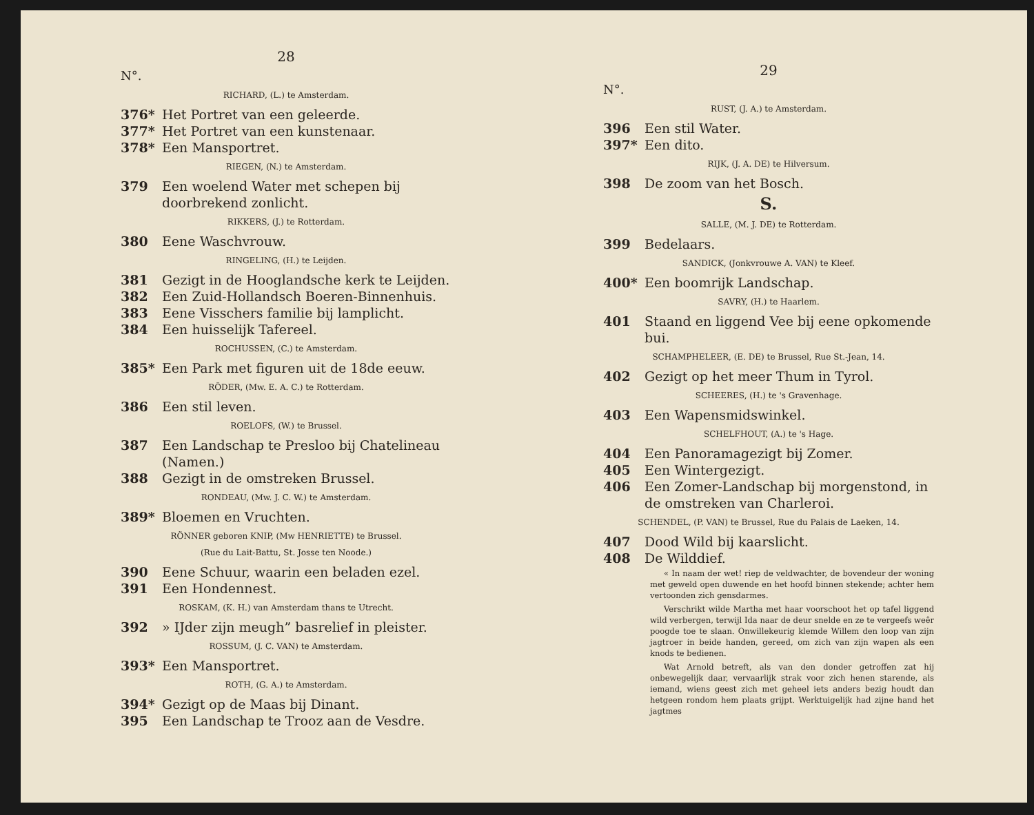28
N°.
RICHARD, (L.) te Amsterdam.
376* Het Portret van een geleerde.
377* Het Portret van een kunstenaar.
378* Een Mansportret.
RIEGEN, (N.) te Amsterdam.
379 Een woelend Water met schepen bij doorbrekend zonlicht.
RIKKERS, (J.) te Rotterdam.
380 Eene Waschvrouw.
RINGELING, (H.) te Leijden.
381 Gezigt in de Hooglandsche kerk te Leijden.
382 Een Zuid-Hollandsch Boeren-Binnenhuis.
383 Eene Visschers familie bij lamplicht.
384 Een huisselijk Tafereel.
ROCHUSSEN, (C.) te Amsterdam.
385* Een Park met figuren uit de 18de eeuw.
RÖDER, (Mw. E. A. C.) te Rotterdam.
386 Een stil leven.
ROELOFS, (W.) te Brussel.
387 Een Landschap te Presloo bij Chatelineau (Namen.)
388 Gezigt in de omstreken Brussel.
RONDEAU, (Mw. J. C. W.) te Amsterdam.
389* Bloemen en Vruchten.
RÖNNER geboren KNIP, (Mw HENRIETTE) te Brussel.
(Rue du Lait-Battu, St. Josse ten Noode.)
390 Eene Schuur, waarin een beladen ezel.
391 Een Hondennest.
ROSKAM, (K. H.) van Amsterdam thans te Utrecht.
392 » IJder zijn meugh” basrelief in pleister.
ROSSUM, (J. C. VAN) te Amsterdam.
393* Een Mansportret.
ROTH, (G. A.) te Amsterdam.
394* Gezigt op de Maas bij Dinant.
395 Een Landschap te Trooz aan de Vesdre.
29
N°.
RUST, (J. A.) te Amsterdam.
396 Een stil Water.
397* Een dito.
RIJK, (J. A. DE) te Hilversum.
398 De zoom van het Bosch.
S.
SALLE, (M. J. DE) te Rotterdam.
399 Bedelaars.
SANDICK, (Jonkvrouwe A. VAN) te Kleef.
400* Een boomrijk Landschap.
SAVRY, (H.) te Haarlem.
401 Staand en liggend Vee bij eene opkomende bui.
SCHAMPHELEER, (E. DE) te Brussel, Rue St.-Jean, 14.
402 Gezigt op het meer Thum in Tyrol.
SCHEERES, (H.) te 's Gravenhage.
403 Een Wapensmidswinkel.
SCHELFHOUT, (A.) te 's Hage.
404 Een Panoramagezigt bij Zomer.
405 Een Wintergezigt.
406 Een Zomer-Landschap bij morgenstond, in de omstreken van Charleroi.
SCHENDEL, (P. VAN) te Brussel, Rue du Palais de Laeken, 14.
407 Dood Wild bij kaarslicht.
408 De Wilddief.
« In naam der wet! riep de veldwachter, de bovendeur der woning met geweld open duwende en het hoofd binnen stekende; achter hem vertoonden zich gensdarmes.
Verschrikt wilde Martha met haar voorschoot het op tafel liggend wild verbergen, terwijl Ida naar de deur snelde en ze te vergeefs weêr poogde toe te slaan. Onwillekeurig klemde Willem den loop van zijn jagtroer in beide handen, gereed, om zich van zijn wapen als een knods te bedienen.
Wat Arnold betreft, als van den donder getroffen zat hij onbewegelijk daar, vervaarlijk strak voor zich henen starende, als iemand, wiens geest zich met geheel iets anders bezig houdt dan hetgeen rondom hem plaats grijpt. Werktuigelijk had zijne hand het jagtmes